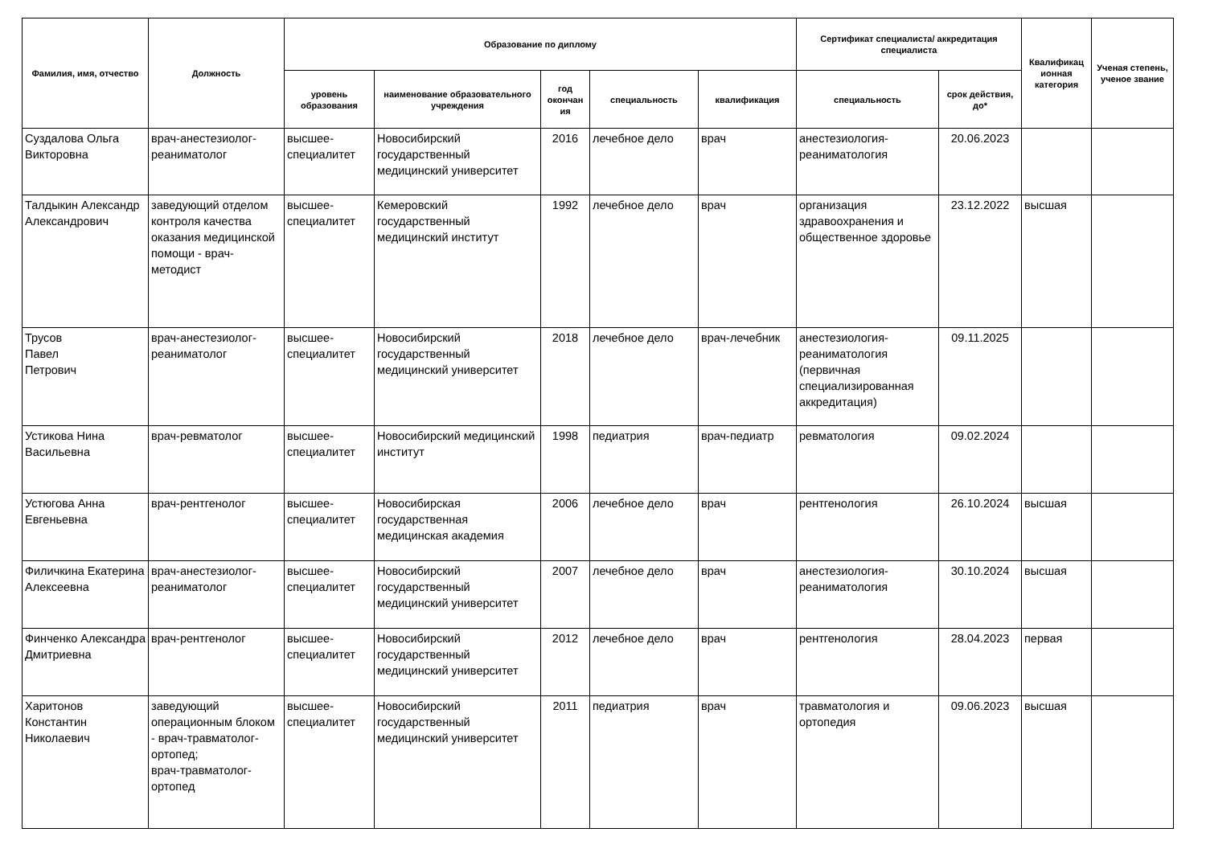| Фамилия, имя, отчество | Должность | Образование по диплому | | | | | Сертификат специалиста/ аккредитация специалиста | | Квалификац ионная категория | Ученая степень, ученое звание |
| --- | --- | --- | --- | --- | --- | --- | --- | --- | --- | --- |
| | | уровень образования | наименование образовательного учреждения | год окончан ия | специальность | квалификация | специальность | срок действия, до* | | |
| Суздалова Ольга Викторовна | врач-анестезиолог-реаниматолог | высшее-специалитет | Новосибирский государственный медицинский университет | 2016 | лечебное дело | врач | анестезиология-реаниматология | 20.06.2023 | | |
| Талдыкин Александр Александрович | заведующий отделом контроля качества оказания медицинской помощи - врач-методист | высшее-специалитет | Кемеровский государственный медицинский институт | 1992 | лечебное дело | врач | организация здравоохранения и общественное здоровье | 23.12.2022 | высшая | |
| Трусов Павел Петрович | врач-анестезиолог-реаниматолог | высшее-специалитет | Новосибирский государственный медицинский университет | 2018 | лечебное дело | врач-лечебник | анестезиология-реаниматология (первичная специализированная аккредитация) | 09.11.2025 | | |
| Устикова Нина Васильевна | врач-ревматолог | высшее-специалитет | Новосибирский медицинский институт | 1998 | педиатрия | врач-педиатр | ревматология | 09.02.2024 | | |
| Устюгова Анна Евгеньевна | врач-рентгенолог | высшее-специалитет | Новосибирская государственная медицинская академия | 2006 | лечебное дело | врач | рентгенология | 26.10.2024 | высшая | |
| Филичкина Екатерина Алексеевна | врач-анестезиолог-реаниматолог | высшее-специалитет | Новосибирский государственный медицинский университет | 2007 | лечебное дело | врач | анестезиология-реаниматология | 30.10.2024 | высшая | |
| Финченко Александра Дмитриевна | врач-рентгенолог | высшее-специалитет | Новосибирский государственный медицинский университет | 2012 | лечебное дело | врач | рентгенология | 28.04.2023 | первая | |
| Харитонов Константин Николаевич | заведующий операционным блоком - врач-травматолог-ортопед; врач-травматолог-ортопед | высшее-специалитет | Новосибирский государственный медицинский университет | 2011 | педиатрия | врач | травматология и ортопедия | 09.06.2023 | высшая | |